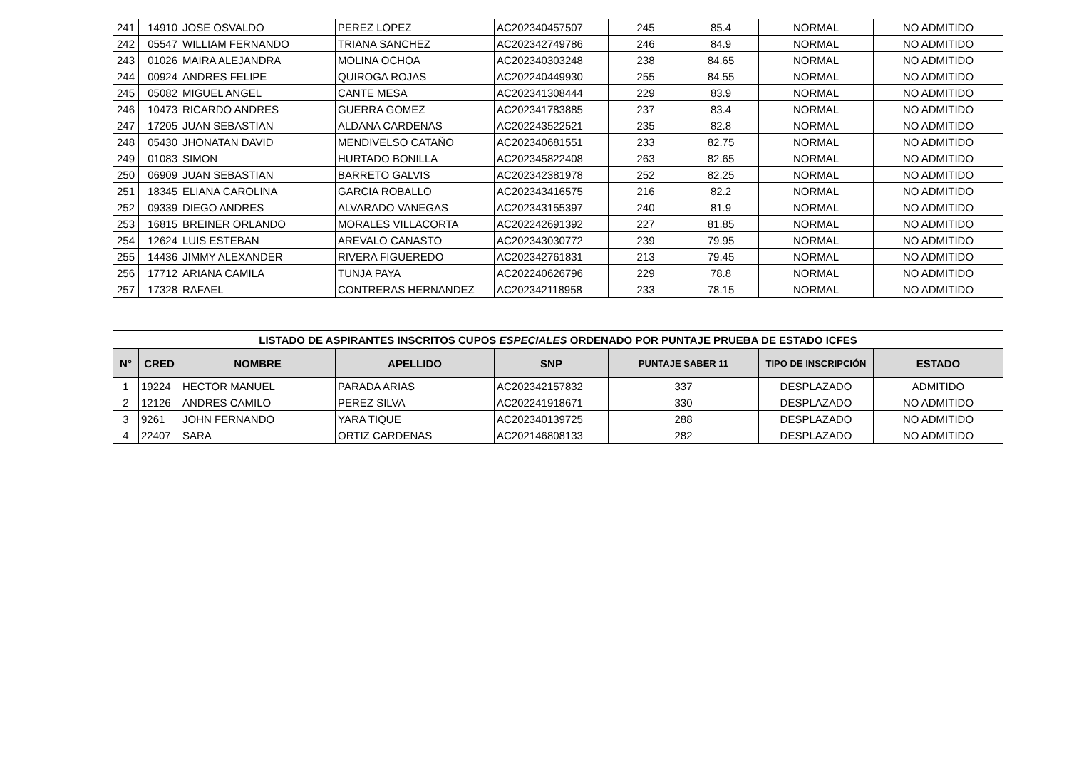| 241 | 14910 | JOSE OSVALDO | PEREZ LOPEZ | AC202340457507 | 245 | 85.4 | NORMAL | NO ADMITIDO |
| 242 | 05547 | WILLIAM FERNANDO | TRIANA SANCHEZ | AC202342749786 | 246 | 84.9 | NORMAL | NO ADMITIDO |
| 243 | 01026 | MAIRA ALEJANDRA | MOLINA OCHOA | AC202340303248 | 238 | 84.65 | NORMAL | NO ADMITIDO |
| 244 | 00924 | ANDRES FELIPE | QUIROGA ROJAS | AC202240449930 | 255 | 84.55 | NORMAL | NO ADMITIDO |
| 245 | 05082 | MIGUEL ANGEL | CANTE MESA | AC202341308444 | 229 | 83.9 | NORMAL | NO ADMITIDO |
| 246 | 10473 | RICARDO ANDRES | GUERRA GOMEZ | AC202341783885 | 237 | 83.4 | NORMAL | NO ADMITIDO |
| 247 | 17205 | JUAN SEBASTIAN | ALDANA CARDENAS | AC202243522521 | 235 | 82.8 | NORMAL | NO ADMITIDO |
| 248 | 05430 | JHONATAN DAVID | MENDIVELSO CATAÑO | AC202340681551 | 233 | 82.75 | NORMAL | NO ADMITIDO |
| 249 | 01083 | SIMON | HURTADO BONILLA | AC202345822408 | 263 | 82.65 | NORMAL | NO ADMITIDO |
| 250 | 06909 | JUAN SEBASTIAN | BARRETO GALVIS | AC202342381978 | 252 | 82.25 | NORMAL | NO ADMITIDO |
| 251 | 18345 | ELIANA CAROLINA | GARCIA ROBALLO | AC202343416575 | 216 | 82.2 | NORMAL | NO ADMITIDO |
| 252 | 09339 | DIEGO ANDRES | ALVARADO VANEGAS | AC202343155397 | 240 | 81.9 | NORMAL | NO ADMITIDO |
| 253 | 16815 | BREINER ORLANDO | MORALES VILLACORTA | AC202242691392 | 227 | 81.85 | NORMAL | NO ADMITIDO |
| 254 | 12624 | LUIS ESTEBAN | AREVALO CANASTO | AC202343030772 | 239 | 79.95 | NORMAL | NO ADMITIDO |
| 255 | 14436 | JIMMY ALEXANDER | RIVERA FIGUEREDO | AC202342761831 | 213 | 79.45 | NORMAL | NO ADMITIDO |
| 256 | 17712 | ARIANA CAMILA | TUNJA PAYA | AC202240626796 | 229 | 78.8 | NORMAL | NO ADMITIDO |
| 257 | 17328 | RAFAEL | CONTRERAS HERNANDEZ | AC202342118958 | 233 | 78.15 | NORMAL | NO ADMITIDO |
| LISTADO DE ASPIRANTES INSCRITOS CUPOS ESPECIALES ORDENADO POR PUNTAJE PRUEBA DE ESTADO ICFES | | | | | | | |
| --- | --- | --- | --- | --- | --- | --- | --- |
| N° | CRED | NOMBRE | APELLIDO | SNP | PUNTAJE SABER 11 | TIPO DE INSCRIPCIÓN | ESTADO |
| 1 | 19224 | HECTOR MANUEL | PARADA ARIAS | AC202342157832 | 337 | DESPLAZADO | ADMITIDO |
| 2 | 12126 | ANDRES CAMILO | PEREZ SILVA | AC202241918671 | 330 | DESPLAZADO | NO ADMITIDO |
| 3 | 9261 | JOHN FERNANDO | YARA TIQUE | AC202340139725 | 288 | DESPLAZADO | NO ADMITIDO |
| 4 | 22407 | SARA | ORTIZ CARDENAS | AC202146808133 | 282 | DESPLAZADO | NO ADMITIDO |